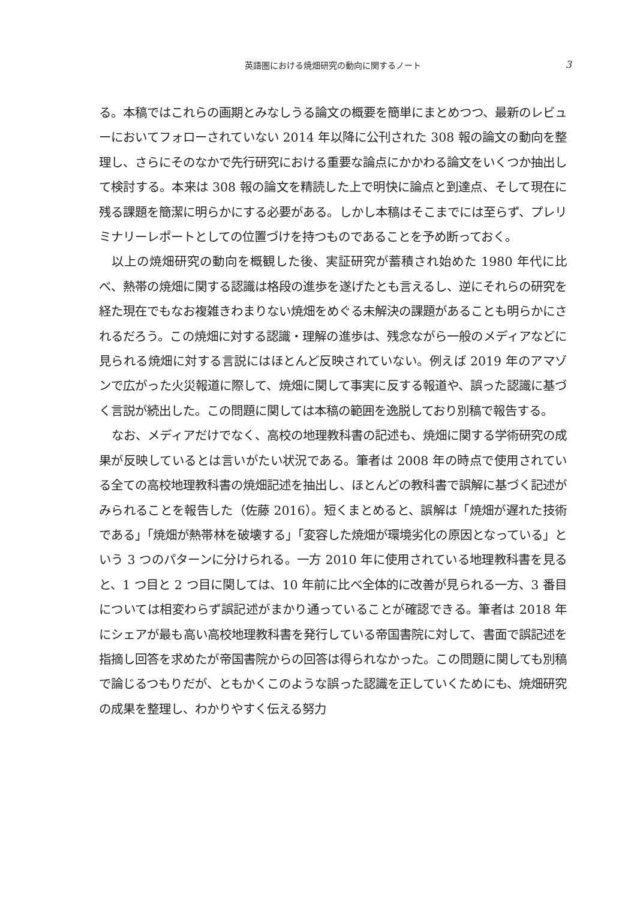英語圏における焼畑研究の動向に関するノート
3
る。本稿ではこれらの画期とみなしうる論文の概要を簡単にまとめつつ、最新のレビューにおいてフォローされていない 2014 年以降に公刊された 308 報の論文の動向を整理し、さらにそのなかで先行研究における重要な論点にかかわる論文をいくつか抽出して検討する。本来は 308 報の論文を精読した上で明快に論点と到達点、そして現在に残る課題を簡潔に明らかにする必要がある。しかし本稿はそこまでには至らず、プレリミナリーレポートとしての位置づけを持つものであることを予め断っておく。
以上の焼畑研究の動向を概観した後、実証研究が蓄積され始めた 1980 年代に比べ、熱帯の焼畑に関する認識は格段の進歩を遂げたとも言えるし、逆にそれらの研究を経た現在でもなお複雑きわまりない焼畑をめぐる未解決の課題があることも明らかにされるだろう。この焼畑に対する認識・理解の進歩は、残念ながら一般のメディアなどに見られる焼畑に対する言説にはほとんど反映されていない。例えば 2019 年のアマゾンで広がった火災報道に際して、焼畑に関して事実に反する報道や、誤った認識に基づく言説が続出した。この問題に関しては本稿の範囲を逸脱しており別稿で報告する。
なお、メディアだけでなく、高校の地理教科書の記述も、焼畑に関する学術研究の成果が反映しているとは言いがたい状況である。筆者は 2008 年の時点で使用されている全ての高校地理教科書の焼畑記述を抽出し、ほとんどの教科書で誤解に基づく記述がみられることを報告した（佐藤 2016）。短くまとめると、誤解は「焼畑が遅れた技術である」「焼畑が熱帯林を破壊する」「変容した焼畑が環境劣化の原因となっている」という 3 つのパターンに分けられる。一方 2010 年に使用されている地理教科書を見ると、1 つ目と 2 つ目に関しては、10 年前に比べ全体的に改善が見られる一方、3 番目については相変わらず誤記述がまかり通っていることが確認できる。筆者は 2018 年にシェアが最も高い高校地理教科書を発行している帝国書院に対して、書面で誤記述を指摘し回答を求めたが帝国書院からの回答は得られなかった。この問題に関しても別稿で論じるつもりだが、ともかくこのような誤った認識を正していくためにも、焼畑研究の成果を整理し、わかりやすく伝える努力